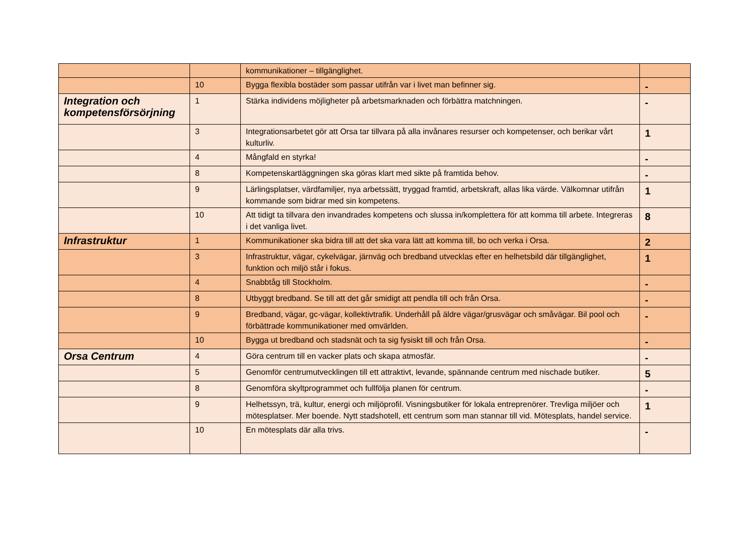| | | kommunikationer – tillgänglighet. | |
| | 10 | Bygga flexibla bostäder som passar utifrån var i livet man befinner sig. | - |
| Integration och kompetensförsörjning | 1 | Stärka individens möjligheter på arbetsmarknaden och förbättra matchningen. | - |
| | 3 | Integrationsarbetet gör att Orsa tar tillvara på alla invånares resurser och kompetenser, och berikar vårt kulturliv. | 1 |
| | 4 | Mångfald en styrka! | - |
| | 8 | Kompetenskartläggningen ska göras klart med sikte på framtida behov. | - |
| | 9 | Lärlingsplatser, värdfamiljer, nya arbetssätt, tryggad framtid, arbetskraft, allas lika värde. Välkomnar utifrån kommande som bidrar med sin kompetens. | 1 |
| | 10 | Att tidigt ta tillvara den invandrades kompetens och slussa in/komplettera för att komma till arbete. Integreras i det vanliga livet. | 8 |
| Infrastruktur | 1 | Kommunikationer ska bidra till att det ska vara lätt att komma till, bo och verka i Orsa. | 2 |
| | 3 | Infrastruktur, vägar, cykelvägar, järnväg och bredband utvecklas efter en helhetsbild där tillgänglighet, funktion och miljö står i fokus. | 1 |
| | 4 | Snabbtåg till Stockholm. | - |
| | 8 | Utbyggt bredband. Se till att det går smidigt att pendla till och från Orsa. | - |
| | 9 | Bredband, vägar, gc-vägar, kollektivtrafik. Underhåll på äldre vägar/grusvägar och småvägar. Bil pool och förbättrade kommunikationer med omvärlden. | - |
| | 10 | Bygga ut bredband och stadsnät och ta sig fysiskt till och från Orsa. | - |
| Orsa Centrum | 4 | Göra centrum till en vacker plats och skapa atmosfär. | - |
| | 5 | Genomför centrumutvecklingen till ett attraktivt, levande, spännande centrum med nischade butiker. | 5 |
| | 8 | Genomföra skyltprogrammet och fullfölja planen för centrum. | - |
| | 9 | Helhetssyn, trä, kultur, energi och miljöprofil. Visningsbutiker för lokala entreprenörer. Trevliga miljöer och mötesplatser. Mer boende. Nytt stadshotell, ett centrum som man stannar till vid. Mötesplats, handel service. | 1 |
| | 10 | En mötesplats där alla trivs. | - |